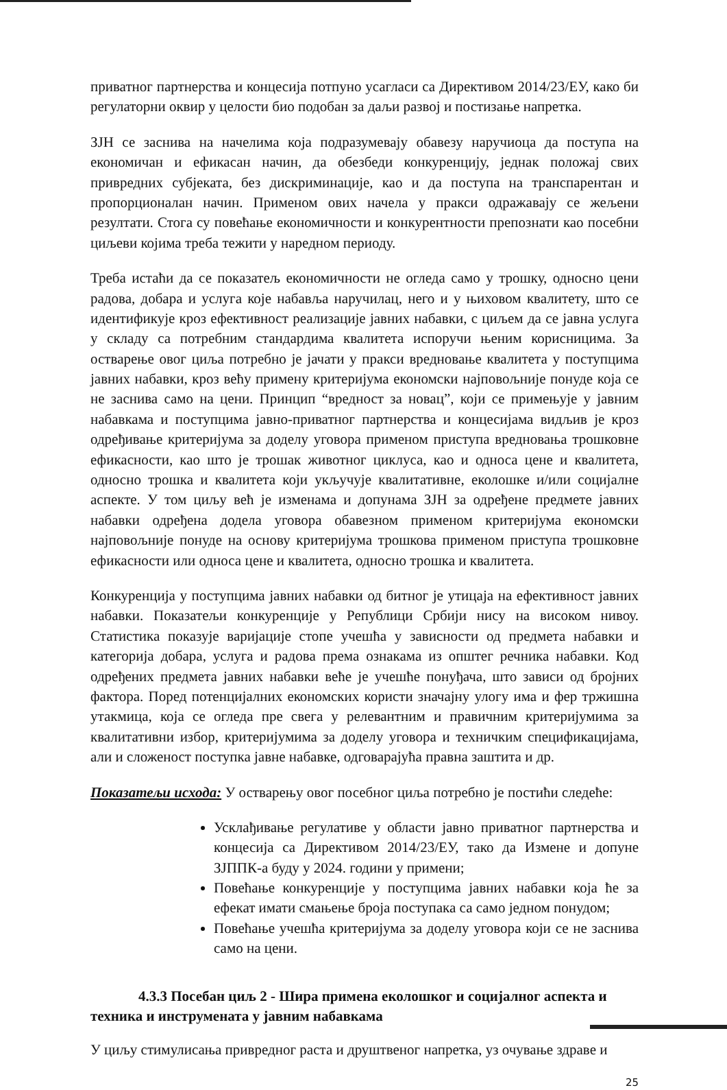приватног партнерства и концесија потпуно усагласи са Директивом 2014/23/ЕУ, како би регулаторни оквир у целости био подобан за даљи развој и постизање напретка.
ЗЈН се заснива на начелима која подразумевају обавезу наручиоца да поступа на економичан и ефикасан начин, да обезбеди конкуренцију, једнак положај свих привредних субјеката, без дискриминације, као и да поступа на транспарентан и пропорционалан начин. Применом ових начела у пракси одражавају се жељени резултати. Стога су повећање економичности и конкурентности препознати као посебни циљеви којима треба тежити у наредном периоду.
Треба истаћи да се показатељ економичности не огледа само у трошку, односно цени радова, добара и услуга које набавља наручилац, него и у њиховом квалитету, што се идентификује кроз ефективност реализације јавних набавки, с циљем да се јавна услуга у складу са потребним стандардима квалитета испоручи њеним корисницима. За остварење овог циља потребно је јачати у пракси вредновање квалитета у поступцима јавних набавки, кроз већу примену критеријума економски најповољније понуде која се не заснива само на цени. Принцип “вредност за новац”, који се примењује у јавним набавкама и поступцима јавно-приватног партнерства и концесијама видљив је кроз одређивање критеријума за доделу уговора применом приступа вредновања трошковне ефикасности, као што је трошак животног циклуса, као и односа цене и квалитета, односно трошка и квалитета који укључује квалитативне, еколошке и/или социјалне аспекте. У том циљу већ је изменама и допунама ЗЈН за одређене предмете јавних набавки одређена додела уговора обавезном применом критеријума економски најповољније понуде на основу критеријума трошкова применом приступа трошковне ефикасности или односа цене и квалитета, односно трошка и квалитета.
Конкуренција у поступцима јавних набавки од битног је утицаја на ефективност јавних набавки. Показатељи конкуренције у Републици Србији нису на високом нивоу. Статистика показује варијације стопе учешћа у зависности од предмета набавки и категорија добара, услуга и радова према ознакама из општег речника набавки. Код одређених предмета јавних набавки веће је учешће понуђача, што зависи од бројних фактора. Поред потенцијалних економских користи значајну улогу има и фер тржишна утакмица, која се огледа пре свега у релевантним и правичним критеријумима за квалитативни избор, критеријумима за доделу уговора и техничким спецификацијама, али и сложеност поступка јавне набавке, одговарајућа правна заштита и др.
Показатељи исхода: У остварењу овог посебног циља потребно је постићи следеће:
Усклађивање регулативе у области јавно приватног партнерства и концесија са Директивом 2014/23/ЕУ, тако да Измене и допуне ЗЈППК-а буду у 2024. години у примени;
Повећање конкуренције у поступцима јавних набавки која ће за ефекат имати смањење броја поступака са само једном понудом;
Повећање учешћа критеријума за доделу уговора који се не заснива само на цени.
4.3.3 Посебан циљ 2 - Шира примена еколошког и социјалног аспекта и техника и инструмената у јавним набавкама
У циљу стимулисања привредног раста и друштвеног напретка, уз очување здраве и
25